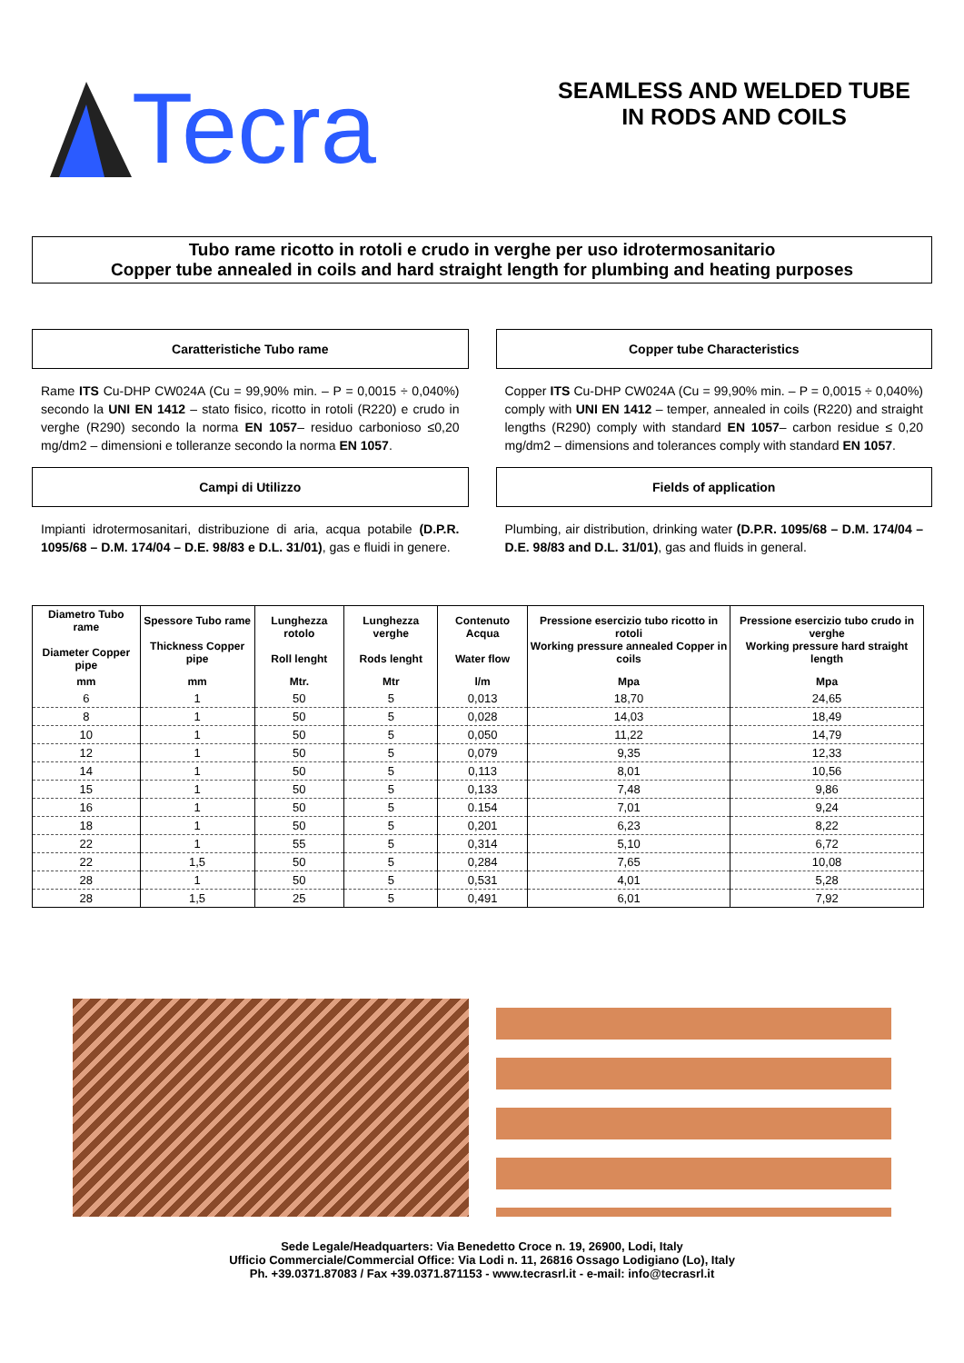Tecra
SEAMLESS AND WELDED TUBE
IN RODS AND COILS
Tubo rame ricotto in rotoli e crudo in verghe per uso idrotermosanitario
Copper tube annealed in coils and hard straight length for plumbing and heating purposes
Caratteristiche Tubo rame
Rame ITS Cu-DHP CW024A (Cu = 99,90% min. – P = 0,0015 ÷ 0,040%) secondo la UNI EN 1412 – stato fisico, ricotto in rotoli (R220) e crudo in verghe (R290) secondo la norma EN 1057– residuo carbonioso ≤0,20 mg/dm2 – dimensioni e tolleranze secondo la norma EN 1057.
Campi di Utilizzo
Impianti idrotermosanitari, distribuzione di aria, acqua potabile (D.P.R. 1095/68 – D.M. 174/04 – D.E. 98/83 e D.L. 31/01), gas e fluidi in genere.
Copper tube Characteristics
Copper ITS Cu-DHP CW024A (Cu = 99,90% min. – P = 0,0015 ÷ 0,040%) comply with UNI EN 1412 – temper, annealed in coils (R220) and straight lengths (R290) comply with standard EN 1057– carbon residue ≤ 0,20 mg/dm2 – dimensions and tolerances comply with standard EN 1057.
Fields of application
Plumbing, air distribution, drinking water (D.P.R. 1095/68 – D.M. 174/04 – D.E. 98/83 and D.L. 31/01), gas and fluids in general.
| Diametro Tubo rame Diameter Copper pipe | Spessore Tubo rame Thickness Copper pipe | Lunghezza rotolo Roll lenght | Lunghezza verghe Rods lenght | Contenuto Acqua Water flow | Pressione esercizio tubo ricotto in rotoli Working pressure annealed Copper in coils | Pressione esercizio tubo crudo in verghe Working pressure hard straight length |
| --- | --- | --- | --- | --- | --- | --- |
| mm | mm | Mtr. | Mtr | l/m | Mpa | Mpa |
| 6 | 1 | 50 | 5 | 0,013 | 18,70 | 24,65 |
| 8 | 1 | 50 | 5 | 0,028 | 14,03 | 18,49 |
| 10 | 1 | 50 | 5 | 0,050 | 11,22 | 14,79 |
| 12 | 1 | 50 | 5 | 0,079 | 9,35 | 12,33 |
| 14 | 1 | 50 | 5 | 0,113 | 8,01 | 10,56 |
| 15 | 1 | 50 | 5 | 0,133 | 7,48 | 9,86 |
| 16 | 1 | 50 | 5 | 0.154 | 7,01 | 9,24 |
| 18 | 1 | 50 | 5 | 0,201 | 6,23 | 8,22 |
| 22 | 1 | 55 | 5 | 0,314 | 5,10 | 6,72 |
| 22 | 1,5 | 50 | 5 | 0,284 | 7,65 | 10,08 |
| 28 | 1 | 50 | 5 | 0,531 | 4,01 | 5,28 |
| 28 | 1,5 | 25 | 5 | 0,491 | 6,01 | 7,92 |
Sede Legale/Headquarters: Via Benedetto Croce n. 19, 26900, Lodi, Italy
Ufficio Commerciale/Commercial Office: Via Lodi n. 11, 26816 Ossago Lodigiano (Lo), Italy
Ph. +39.0371.87083 / Fax +39.0371.871153 - www.tecrasrl.it - e-mail: info@tecrasrl.it